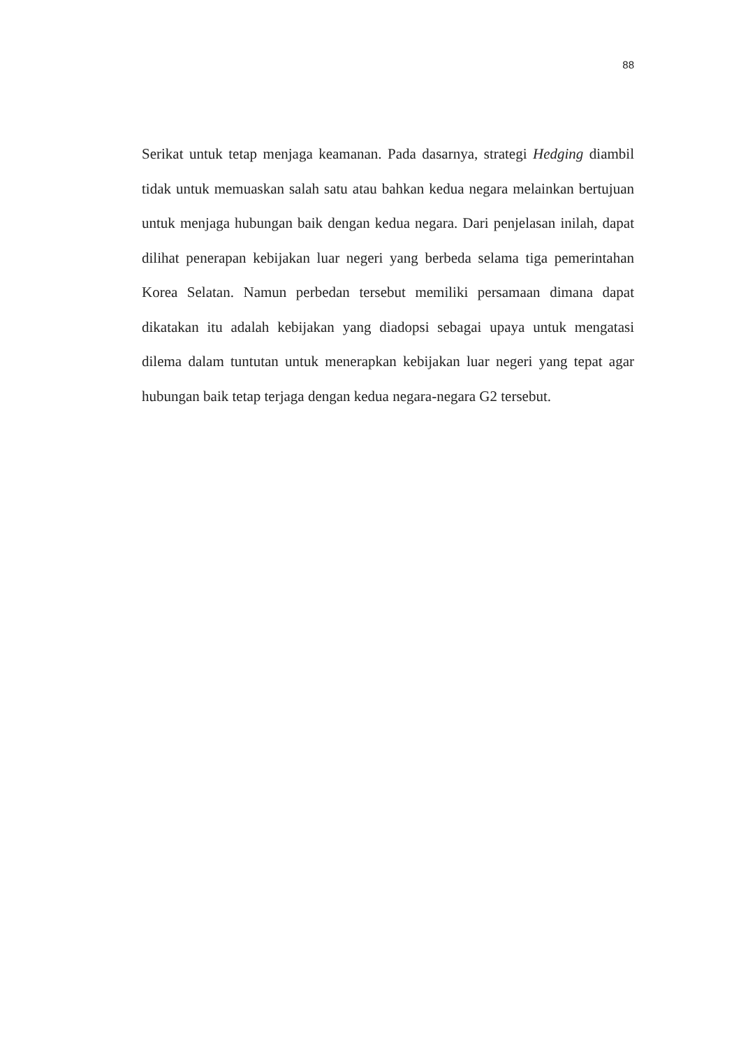88
Serikat untuk tetap menjaga keamanan. Pada dasarnya, strategi Hedging diambil tidak untuk memuaskan salah satu atau bahkan kedua negara melainkan bertujuan untuk menjaga hubungan baik dengan kedua negara. Dari penjelasan inilah, dapat dilihat penerapan kebijakan luar negeri yang berbeda selama tiga pemerintahan Korea Selatan. Namun perbedan tersebut memiliki persamaan dimana dapat dikatakan itu adalah kebijakan yang diadopsi sebagai upaya untuk mengatasi dilema dalam tuntutan untuk menerapkan kebijakan luar negeri yang tepat agar hubungan baik tetap terjaga dengan kedua negara-negara G2 tersebut.